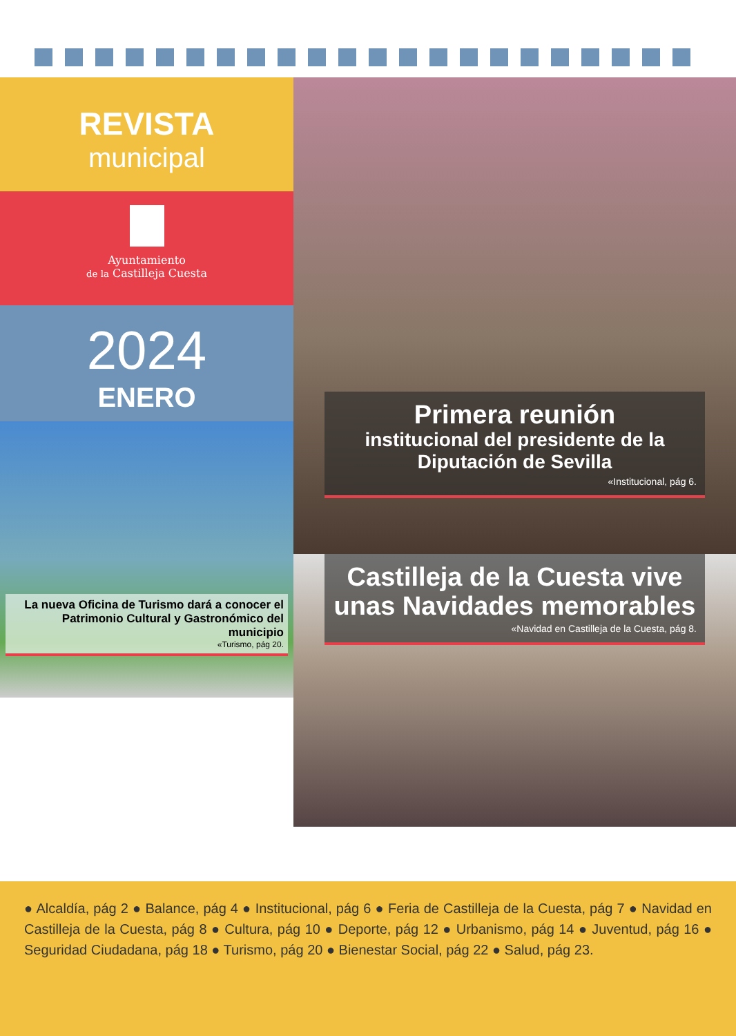REVISTA
municipal
Ayuntamiento
de la Castilleja Cuesta
2024
ENERO
CASTILLEJA DE LA CUESTALa nueva Oficina de Turismo dará a conocer el Patrimonio Cultural y Gastronómico del municipio
«Turismo, pág 20.
Primera reunión
institucional del presidente de la Diputación de Sevilla
«Institucional, pág 6.
Castilleja de la Cuesta vive unas Navidades memorables
«Navidad en Castilleja de la Cuesta, pág 8.
● Alcaldía, pág 2 ● Balance, pág 4 ● Institucional, pág 6 ● Feria de Castilleja de la Cuesta, pág 7 ● Navidad en Castilleja de la Cuesta, pág 8 ● Cultura, pág 10 ● Deporte, pág 12 ● Urbanismo, pág 14 ● Juventud, pág 16 ● Seguridad Ciudadana, pág 18 ● Turismo, pág 20 ● Bienestar Social, pág 22 ● Salud, pág 23.